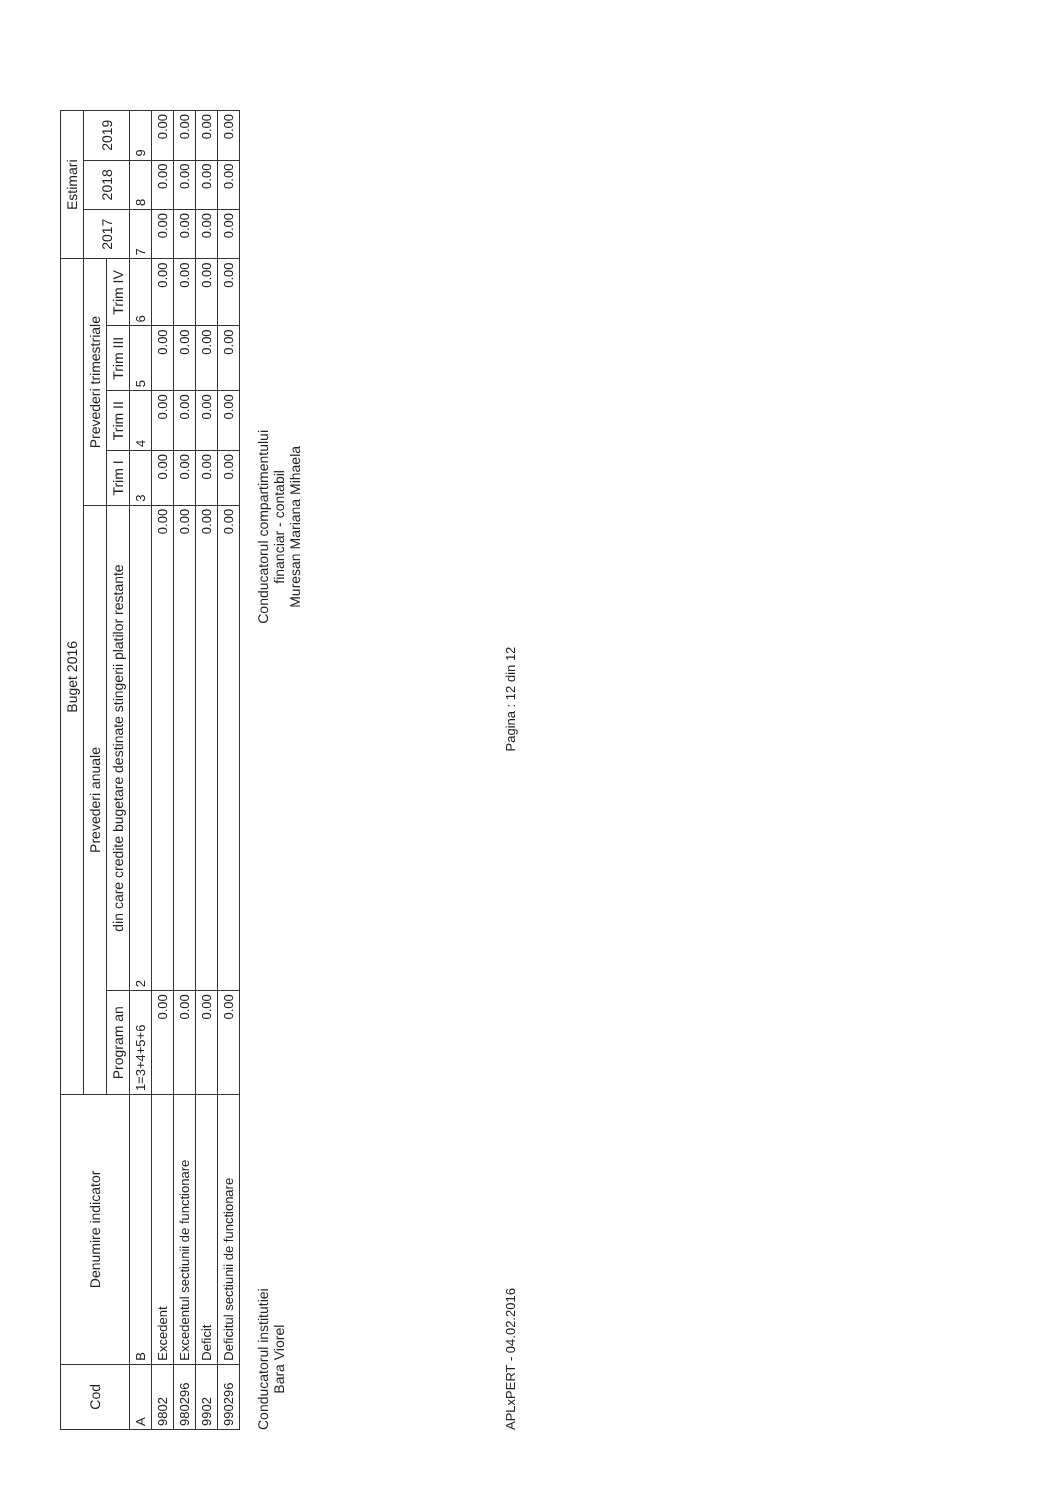| Cod | Denumire indicator | Buget 2016 | | | | | | Estimari | | |
| --- | --- | --- | --- | --- | --- | --- | --- | --- | --- | --- |
| | | Prevederi anuale | | Prevederi trimestriale | | | | 2017 | 2018 | 2019 |
| | | Program an | din care credite bugetare destinate stingerii platilor restante | Trim I | Trim II | Trim III | Trim IV | | | |
| A | B | 1=3+4+5+6 | 2 | 3 | 4 | 5 | 6 | 7 | 8 | 9 |
| 9802 | Excedent | 0.00 | 0.00 | 0.00 | 0.00 | 0.00 | 0.00 | 0.00 | 0.00 | 0.00 |
| 980296 | Excedentul sectiunii de functionare | 0.00 | 0.00 | 0.00 | 0.00 | 0.00 | 0.00 | 0.00 | 0.00 | 0.00 |
| 9902 | Deficit | 0.00 | 0.00 | 0.00 | 0.00 | 0.00 | 0.00 | 0.00 | 0.00 | 0.00 |
| 990296 | Deficitul sectiunii de functionare | 0.00 | 0.00 | 0.00 | 0.00 | 0.00 | 0.00 | 0.00 | 0.00 | 0.00 |
Conducatorul institutiei
Bara Viorel
Conducatorul compartimentului
financiar - contabil
Muresan Mariana Mihaela
APLxPERT - 04.02.2016 Pagina : 12 din 12